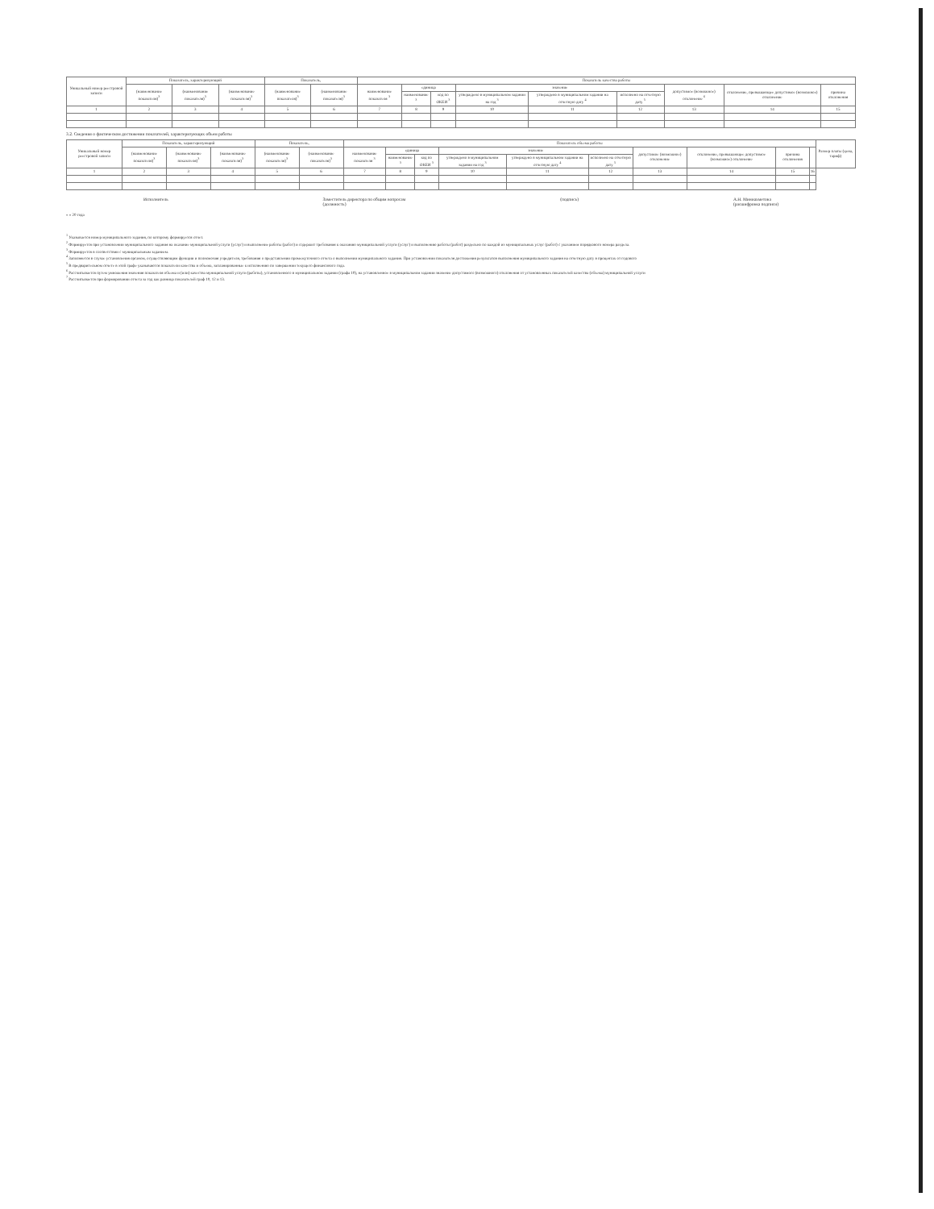| Уникальный номер реестровой записи | Показатель, характеризующий | | | Показатель, | | Показатель качества работы | | | | | | | | |
| --- | --- | --- | --- | --- | --- | --- | --- | --- | --- | --- | --- | --- | --- | --- |
| | (наименование показателя)<sup>3</sup> | (наименование показателя)<sup>3</sup> | (наименование показателя)<sup>3</sup> | (наименование показателя)<sup>3</sup> | (наименование показателя)<sup>3</sup> | наименование показателя <sup>3</sup> | единица | | значение | | | допустимое (возможное) отклонение <sup>6</sup> | отклонение, превышающее допустимое (возможное) отклонение | причина отклонения |
| | | | | | | | наименование <sup>3</sup> | код по ОКЕИ <sup>3</sup> | утверждено в муниципальном задании на год <sup>3</sup> | утверждено в муниципальном задании на отчетную дату <sup>4</sup> | исполнено на отчетную дату <sup>5</sup> | | | |
| 1 | 2 | 3 | 4 | 5 | 6 | 7 | 8 | 9 | 10 | 11 | 12 | 13 | 14 | 15 |
3.2. Сведения о фактическом достижении показателей, характеризующих объем работы
| Уникальный номер реестровой записи | Показатель, характеризующий | | | Показатель, | | Показатель объема работы | | | | | | | | | | Размер платы (цена, тариф) |
| --- | --- | --- | --- | --- | --- | --- | --- | --- | --- | --- | --- | --- | --- | --- | --- | --- |
| | (наименование показателя)<sup>3</sup> | (наименование показателя)<sup>3</sup> | (наименование показателя)<sup>3</sup> | (наименование показателя)<sup>3</sup> | (наименование показателя)<sup>3</sup> | наименование показателя <sup>3</sup> | единица | | значение | | | допустимое (возможное) отклонение | отклонение, превышающее допустимое (возможное) отклонение | причина отклонения | | |
| | | | | | | | наименование <sup>3</sup> | код по ОКЕИ <sup>3</sup> | утверждено в муниципальном задании на год <sup>3</sup> | утверждено в муниципальном задании на отчетную дату <sup>4</sup> | исполнено на отчетную дату <sup>5</sup> | | | | | |
| 1 | 2 | 3 | 4 | 5 | 6 | 7 | 8 | 9 | 10 | 11 | 12 | 13 | 14 | 15 | 16 | |
Исполнитель Заместитель директора по общим вопросам
(должность) (подпись) А.Н. Миниахметова
(расшифровка подписи)
« » 20 года
<sup>1</sup> Указывается номер муниципального задания, по которому формируется отчет.
<sup>2</sup> Формируется при установлении муниципального задания на оказание муниципальной услуги (услуг) и выполнение работы (работ) и содержит требования к оказанию муниципальной услуги (услуг) и выполнению работы (работ) раздельно по каждой из муниципальных услуг (работ) с указанием порядкового номера раздела.
<sup>3</sup> Формируется в соответствии с муниципальным заданием.
<sup>4</sup> Заполняется в случае установления органом, осуществляющим функции и полномочия учредителя, требования о представлении промежуточного отчета о выполнении муниципального задания. При установлении показателя достижения результатов выполнения муниципального задания на отчетную дату в процентах от годового
<sup>5</sup> В предварительном отчете в этой графе указываются показатели качества и объема, запланированные к исполнению по завершении текущего финансового года.
<sup>6</sup> Рассчитывается путем умножения значения показателя объема и (или) качества муниципальной услуги (работы), установленного в муниципальном задании (графа 10), на установленное в муниципальном задании значение допустимого (возможного) отклонения от установленных показателей качества (объема) муниципальной услуги
<sup>7</sup> Рассчитывается при формировании отчета за год как разница показателей граф 10, 12 и 13.